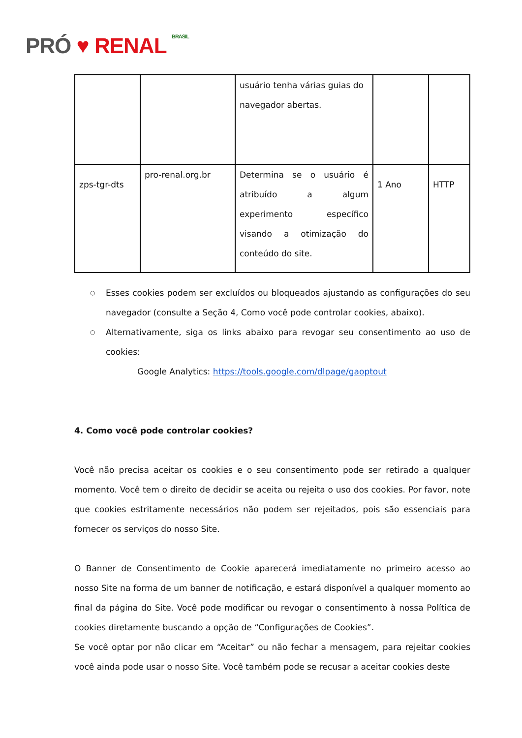PRÓ ♥ RENAL BRASIL
| | | usuário tenha várias guias do navegador abertas. | | |
| zps-tgr-dts | pro-renal.org.br | Determina se o usuário é atribuído a algum experimento específico visando a otimização do conteúdo do site. | 1 Ano | HTTP |
○ Esses cookies podem ser excluídos ou bloqueados ajustando as configurações do seu navegador (consulte a Seção 4, Como você pode controlar cookies, abaixo).
○ Alternativamente, siga os links abaixo para revogar seu consentimento ao uso de cookies:
Google Analytics: https://tools.google.com/dlpage/gaoptout
4. Como você pode controlar cookies?
Você não precisa aceitar os cookies e o seu consentimento pode ser retirado a qualquer momento. Você tem o direito de decidir se aceita ou rejeita o uso dos cookies. Por favor, note que cookies estritamente necessários não podem ser rejeitados, pois são essenciais para fornecer os serviços do nosso Site.
O Banner de Consentimento de Cookie aparecerá imediatamente no primeiro acesso ao nosso Site na forma de um banner de notificação, e estará disponível a qualquer momento ao final da página do Site. Você pode modificar ou revogar o consentimento à nossa Política de cookies diretamente buscando a opção de “Configurações de Cookies”.
Se você optar por não clicar em “Aceitar” ou não fechar a mensagem, para rejeitar cookies você ainda pode usar o nosso Site. Você também pode se recusar a aceitar cookies deste